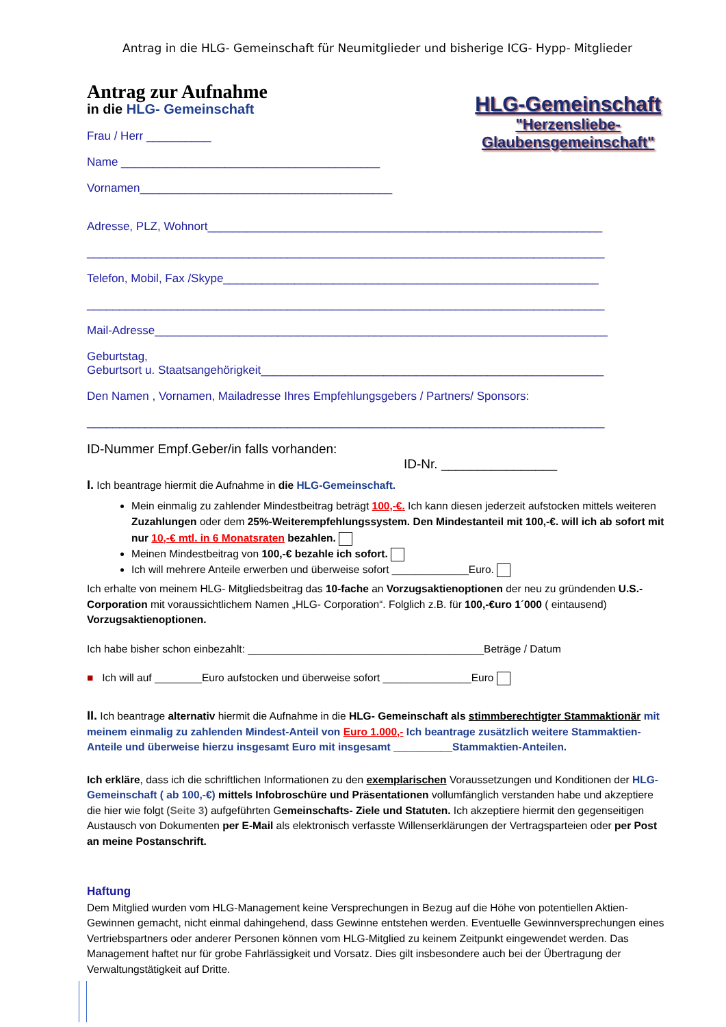Antrag in die HLG- Gemeinschaft für Neumitglieder und bisherige ICG- Hypp- Mitglieder
Antrag zur Aufnahme
in die HLG- Gemeinschaft
Frau / Herr __________
Name ________________________________________
Vornamen_______________________________________
HLG-Gemeinschaft
"Herzensliebe-
Glaubensgemeinschaft"
Adresse, PLZ, Wohnort_____________________________________________________________
________________________________________________________________________________
Telefon, Mobil, Fax /Skype__________________________________________________________
________________________________________________________________________________
Mail-Adresse______________________________________________________________________
Geburtstag,
Geburtsort u. Staatsangehörigkeit_____________________________________________________
Den Namen , Vornamen, Mailadresse Ihres Empfehlungsgebers / Partners/ Sponsors:
________________________________________________________________________________
ID-Nummer Empf.Geber/in falls vorhanden:
ID-Nr. ________________
I. Ich beantrage hiermit die Aufnahme in die HLG-Gemeinschaft.
Mein einmalig zu zahlender Mindestbeitrag beträgt 100,-€. Ich kann diesen jederzeit aufstocken mittels weiteren Zuzahlungen oder dem 25%-Weiterempfehlungssystem. Den Mindestanteil mit 100,-€. will ich ab sofort mit nur 10,-€ mtl. in 6 Monatsraten bezahlen.
Meinen Mindestbeitrag von 100,-€ bezahle ich sofort.
Ich will mehrere Anteile erwerben und überweise sofort _____________Euro.
Ich erhalte von meinem HLG- Mitgliedsbeitrag das 10-fache an Vorzugsaktienoptionen der neu zu gründenden U.S.- Corporation mit voraussichtlichem Namen „HLG- Corporation“. Folglich z.B. für 100,-€uro 1´000 ( eintausend) Vorzugsaktienoptionen.
Ich habe bisher schon einbezahlt: ________________________________________Beträge / Datum
■ Ich will auf ________Euro aufstocken und überweise sofort _______________Euro
II. Ich beantrage alternativ hiermit die Aufnahme in die HLG- Gemeinschaft als stimmberechtigter Stammaktionär mit meinem einmalig zu zahlenden Mindest-Anteil von Euro 1.000,- Ich beantrage zusätzlich weitere Stammaktien-Anteile und überweise hierzu insgesamt Euro mit insgesamt __________Stammaktien-Anteilen.
Ich erkläre, dass ich die schriftlichen Informationen zu den exemplarischen Voraussetzungen und Konditionen der HLG-Gemeinschaft ( ab 100,-€) mittels Infobroschüre und Präsentationen vollumfänglich verstanden habe und akzeptiere die hier wie folgt (Seite 3) aufgeführten Gemeinschafts- Ziele und Statuten. Ich akzeptiere hiermit den gegenseitigen Austausch von Dokumenten per E-Mail als elektronisch verfasste Willenserklärungen der Vertragsparteien oder per Post an meine Postanschrift.
Haftung
Dem Mitglied wurden vom HLG-Management keine Versprechungen in Bezug auf die Höhe von potentiellen Aktien-Gewinnen gemacht, nicht einmal dahingehend, dass Gewinne entstehen werden. Eventuelle Gewinnversprechungen eines Vertriebspartners oder anderer Personen können vom HLG-Mitglied zu keinem Zeitpunkt eingewendet werden. Das Management haftet nur für grobe Fahrlässigkeit und Vorsatz. Dies gilt insbesondere auch bei der Übertragung der Verwaltungstätigkeit auf Dritte.